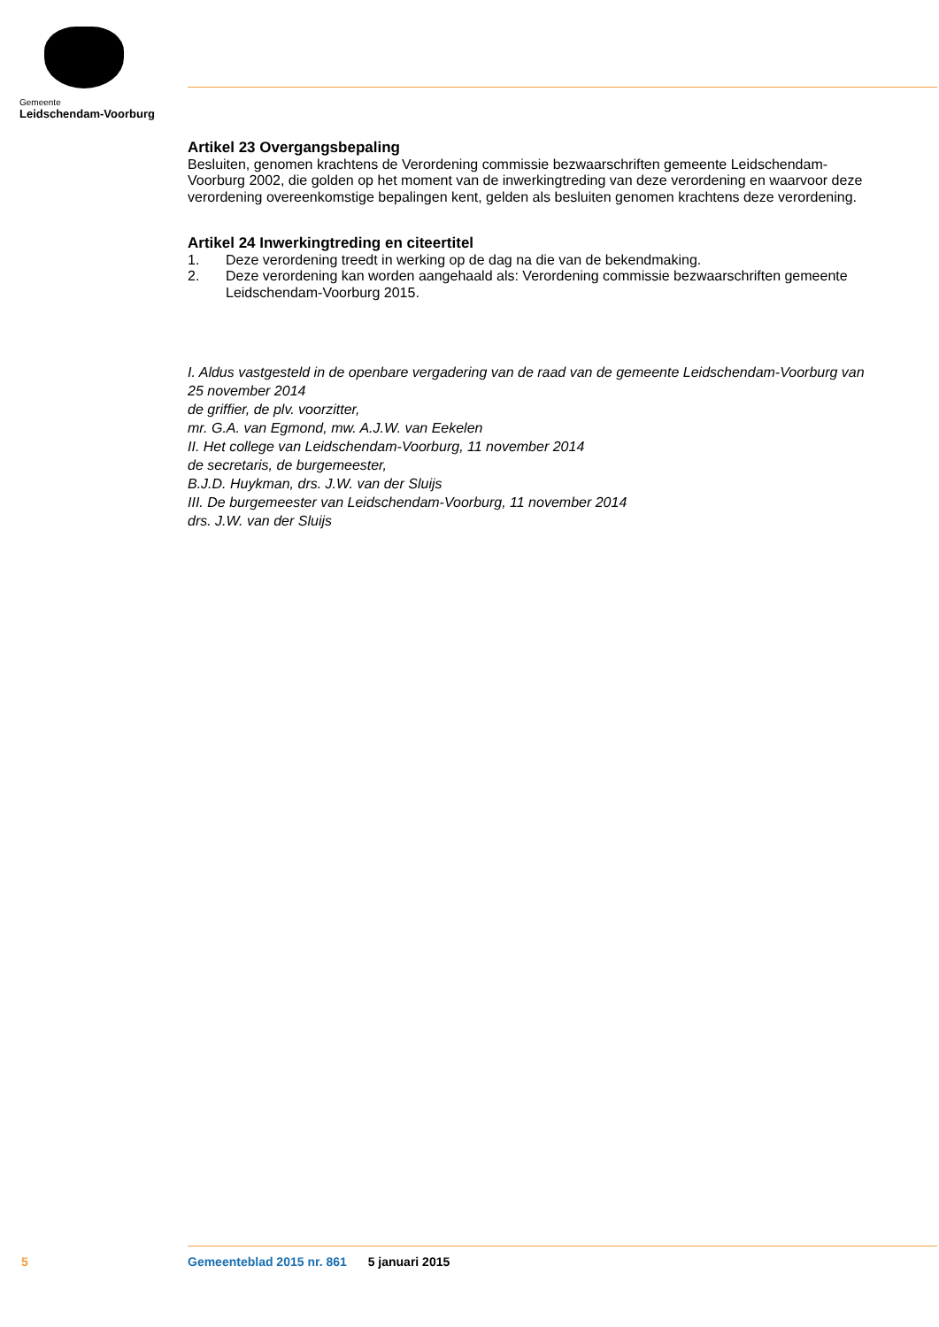Gemeente
Leidschendam-Voorburg
Artikel 23 Overgangsbepaling
Besluiten, genomen krachtens de Verordening commissie bezwaarschriften gemeente Leidschendam-Voorburg 2002, die golden op het moment van de inwerkingtreding van deze verordening en waarvoor deze verordening overeenkomstige bepalingen kent, gelden als besluiten genomen krachtens deze verordening.
Artikel 24 Inwerkingtreding en citeertitel
1. Deze verordening treedt in werking op de dag na die van de bekendmaking.
2. Deze verordening kan worden aangehaald als: Verordening commissie bezwaarschriften gemeente Leidschendam-Voorburg 2015.
I. Aldus vastgesteld in de openbare vergadering van de raad van de gemeente Leidschendam-Voorburg van 25 november 2014
de griffier, de plv. voorzitter,
mr. G.A. van Egmond, mw. A.J.W. van Eekelen
II. Het college van Leidschendam-Voorburg, 11 november 2014
de secretaris, de burgemeester,
B.J.D. Huykman, drs. J.W. van der Sluijs
III. De burgemeester van Leidschendam-Voorburg, 11 november 2014
drs. J.W. van der Sluijs
5 Gemeenteblad 2015 nr. 861 5 januari 2015